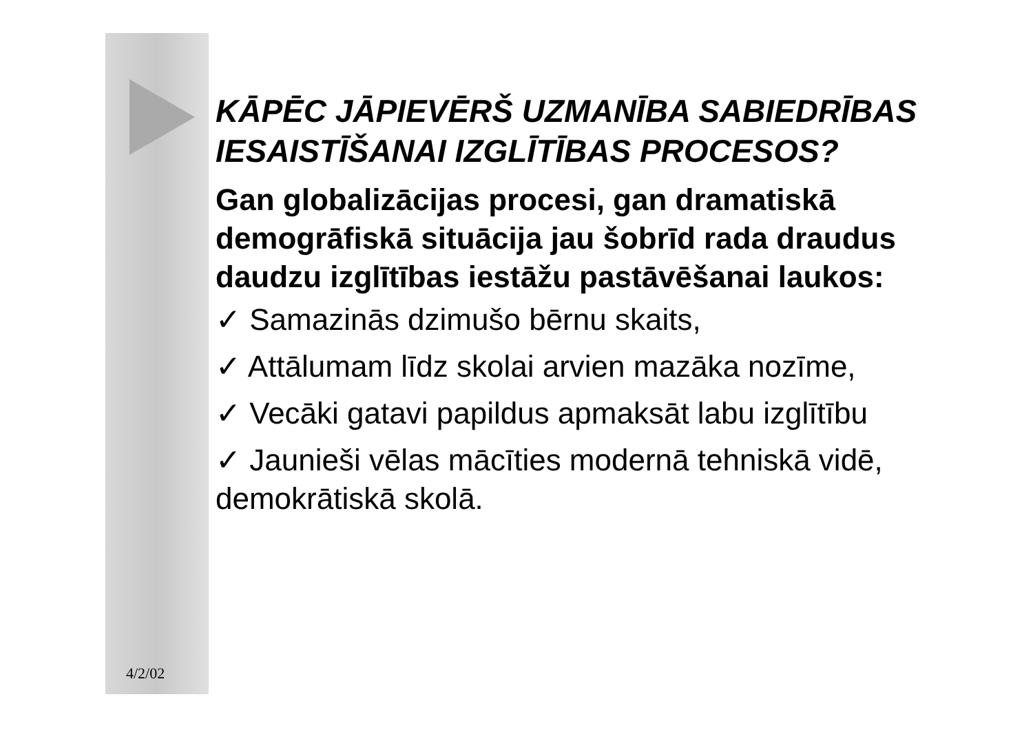KĀPĒC JĀPIEVĒRŠ UZMANĪBA SABIEDRĪBAS IESAISTĪŠANAI IZGLĪTĪBAS PROCESOS?
Gan globalizācijas procesi, gan dramatiskā demogrāfiskā situācija jau šobrīd rada draudus daudzu izglītības iestāžu pastāvēšanai laukos:
✓ Samazinās dzimušo bērnu skaits,
✓ Attālumam līdz skolai arvien mazāka nozīme,
✓ Vecāki gatavi papildus apmaksāt labu izglītību
✓ Jaunieši vēlas mācīties modernā tehniskā vidē, demokrātiskā skolā.
4/2/02